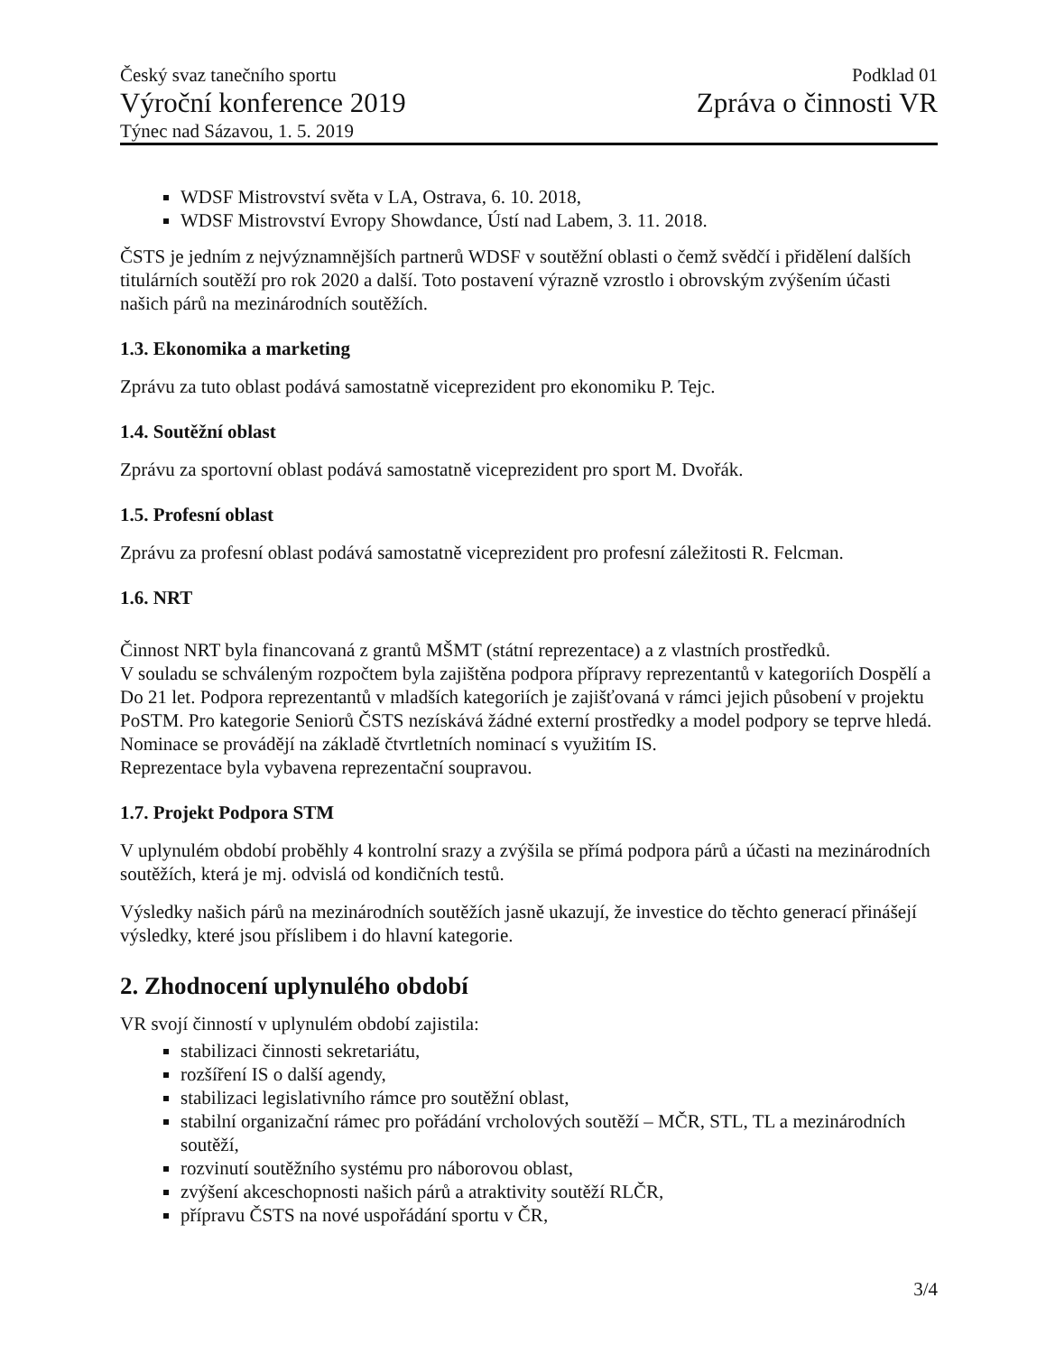Český svaz tanečního sportu
Výroční konference 2019
Týnec nad Sázavou, 1. 5. 2019
Podklad 01
Zpráva o činnosti VR
WDSF Mistrovství světa v LA, Ostrava, 6. 10. 2018,
WDSF Mistrovství Evropy Showdance, Ústí nad Labem, 3. 11. 2018.
ČSTS je jedním z nejvýznamnějších partnerů WDSF v soutěžní oblasti o čemž svědčí i přidělení dalších titulárních soutěží pro rok 2020 a další. Toto postavení výrazně vzrostlo i obrovským zvýšením účasti našich párů na mezinárodních soutěžích.
1.3. Ekonomika a marketing
Zprávu za tuto oblast podává samostatně viceprezident pro ekonomiku P. Tejc.
1.4. Soutěžní oblast
Zprávu za sportovní oblast podává samostatně viceprezident pro sport M. Dvořák.
1.5. Profesní oblast
Zprávu za profesní oblast podává samostatně viceprezident pro profesní záležitosti R. Felcman.
1.6. NRT
Činnost NRT byla financovaná z grantů MŠMT (státní reprezentace) a z vlastních prostředků.
V souladu se schváleným rozpočtem byla zajištěna podpora přípravy reprezentantů v kategoriích Dospělí a Do 21 let. Podpora reprezentantů v mladších kategoriích je zajišťovaná v rámci jejich působení v projektu PoSTM. Pro kategorie Seniorů ČSTS nezískává žádné externí prostředky a model podpory se teprve hledá.
Nominace se provádějí na základě čtvrtletních nominací s využitím IS.
Reprezentace byla vybavena reprezentační soupravou.
1.7. Projekt Podpora STM
V uplynulém období proběhly 4 kontrolní srazy a zvýšila se přímá podpora párů a účasti na mezinárodních soutěžích, která je mj. odvislá od kondičních testů.
Výsledky našich párů na mezinárodních soutěžích jasně ukazují, že investice do těchto generací přinášejí výsledky, které jsou příslibem i do hlavní kategorie.
2. Zhodnocení uplynulého období
VR svojí činností v uplynulém období zajistila:
stabilizaci činnosti sekretariátu,
rozšíření IS o další agendy,
stabilizaci legislativního rámce pro soutěžní oblast,
stabilní organizační rámec pro pořádání vrcholových soutěží – MČR, STL, TL a mezinárodních soutěží,
rozvinutí soutěžního systému pro náborovou oblast,
zvýšení akceschopnosti našich párů a atraktivity soutěží RLČR,
přípravu ČSTS na nové uspořádání sportu v ČR,
3/4